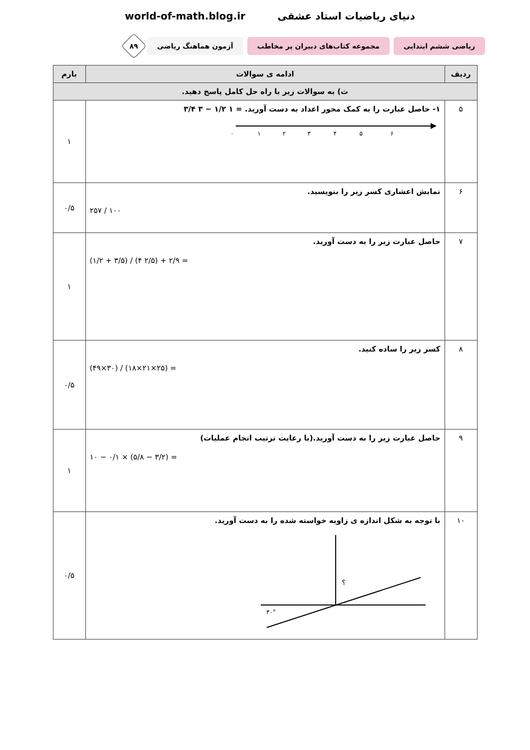world-of-math.blog.ir دنیای ریاضیات استاد عشقی
ریاضی ششم ابتدایی
مجموعه کتاب‌های دبیران پر مخاطب
آزمون هماهنگ ریاضی
۸۹
| ردیف | ادامه ی سوالات | بارم |
| --- | --- | --- |
| ث) به سوالات زیر با راه حل کامل پاسخ دهید. | | |
| ۵ | ۱- حاصل عبارت را به کمک محور اعداد به دست آورید. = ۱ ۱/۲ − ۳ ۳/۴ ۰ ۱ ۲ ۳ ۴ ۵ ۶ | ۱ |
| ۶ | نمایش اعشاری کسر زیر را بنویسید. ۲۵۷ / ۱۰۰ | ۰/۵ |
| ۷ | حاصل عبارت زیر را به دست آورید. (۱/۲ + ۳/۵) / (۴ ۲/۵) + ۲/۹ = | ۱ |
| ۸ | کسر زیر را ساده کنید. (۴۹×۳۰) / (۱۸×۲۱×۲۵) = | ۰/۵ |
| ۹ | حاصل عبارت زیر را به دست آورید.(با رعایت ترتیب انجام عملیات) ۱۰ − ۰/۱ × (۵/۸ − ۳/۲) = | ۱ |
| ۱۰ | با توجه به شکل اندازه ی زاویه خواسته شده را به دست آورید. ؟ ۳۰° | ۰/۵ |